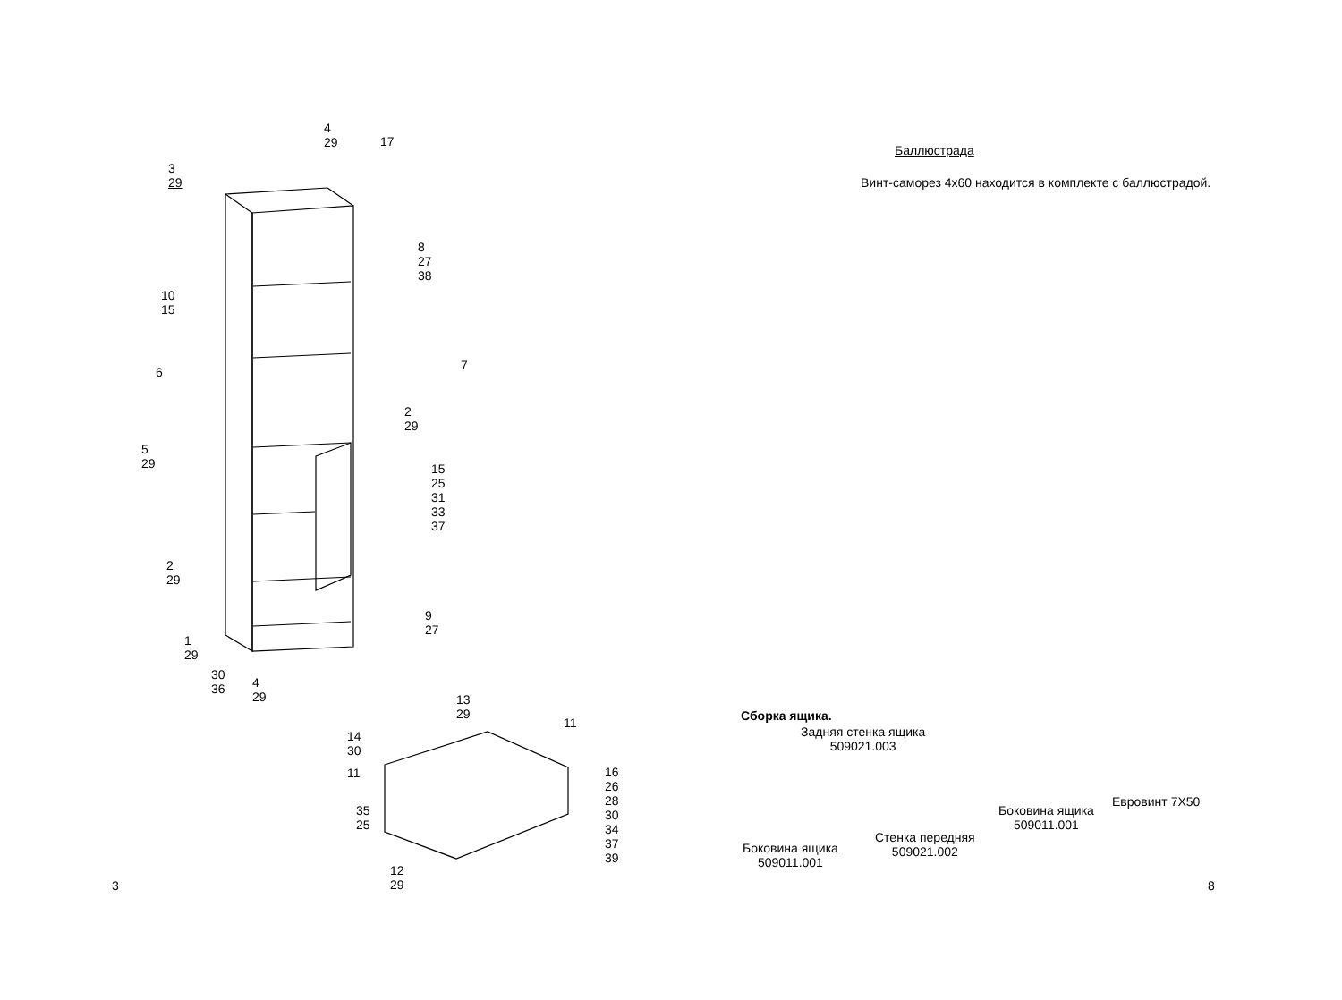4
29
17
3
29
8
27
38
10
15
6 7
2
29
5
29
15
25
31
33
37
2
29
9
27
1
29
30
36
4
29
13
29
14
30
11
11
16
26
28
30
34
37
39
35
25
12
29
3
Баллюстрада
Винт-саморез 4х60 находится в комплекте с баллюстрадой.
Сборка ящика.
Задняя стенка ящика
509021.003
Боковина ящика
509011.001
Стенка передняя
509021.002
Боковина ящика
509011.001
Евровинт 7Х50
8